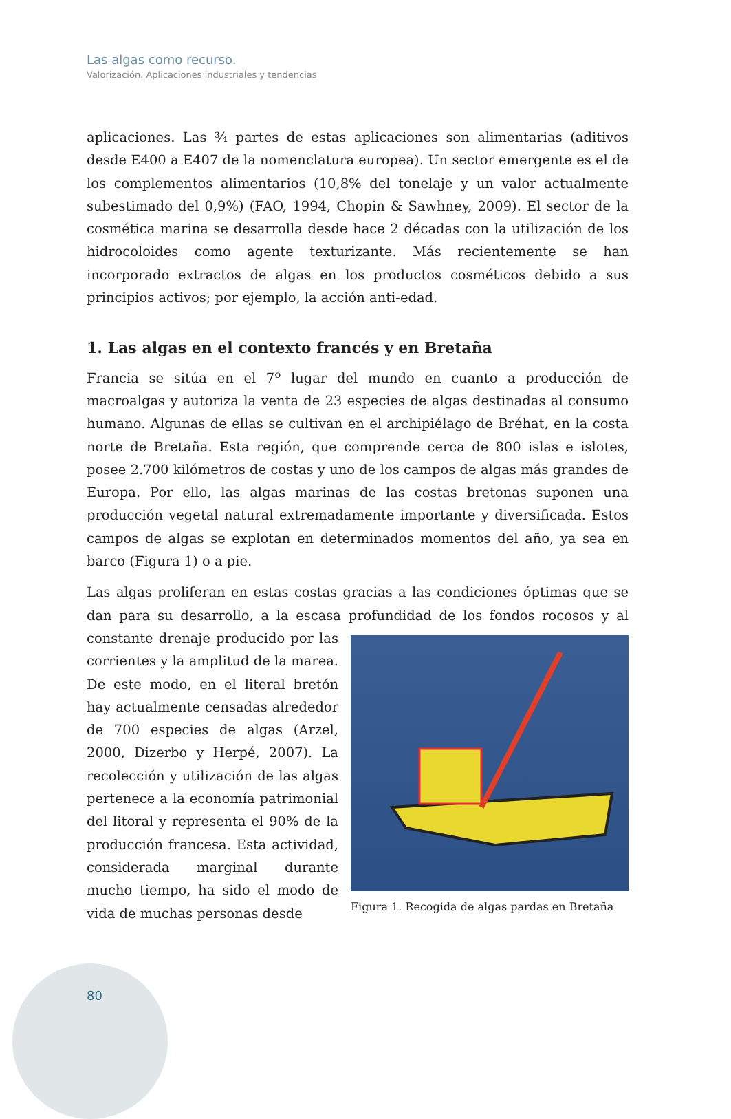Las algas como recurso.
Valorización. Aplicaciones industriales y tendencias
aplicaciones. Las ¾ partes de estas aplicaciones son alimentarias (aditivos desde E400 a E407 de la nomenclatura europea). Un sector emergente es el de los complementos alimentarios (10,8% del tonelaje y un valor actualmente subestimado del 0,9%) (FAO, 1994, Chopin & Sawhney, 2009). El sector de la cosmética marina se desarrolla desde hace 2 décadas con la utilización de los hidrocoloides como agente texturizante. Más recientemente se han incorporado extractos de algas en los productos cosméticos debido a sus principios activos; por ejemplo, la acción anti-edad.
1. Las algas en el contexto francés y en Bretaña
Francia se sitúa en el 7º lugar del mundo en cuanto a producción de macroalgas y autoriza la venta de 23 especies de algas destinadas al consumo humano. Algunas de ellas se cultivan en el archipiélago de Bréhat, en la costa norte de Bretaña. Esta región, que comprende cerca de 800 islas e islotes, posee 2.700 kilómetros de costas y uno de los campos de algas más grandes de Europa. Por ello, las algas marinas de las costas bretonas suponen una producción vegetal natural extremadamente importante y diversificada. Estos campos de algas se explotan en determinados momentos del año, ya sea en barco (Figura 1) o a pie.
Las algas proliferan en estas costas gracias a las condiciones óptimas que se dan para su desarrollo, a la escasa profundidad de los fondos rocosos y al constante Figura 1. Recogida de algas pardas en Bretaña drenaje producido por las corrientes y la amplitud de la marea. De este modo, en el literal bretón hay actualmente censadas alrededor de 700 especies de algas (Arzel, 2000, Dizerbo y Herpé, 2007). La recolección y utilización de las algas pertenece a la economía patrimonial del litoral y representa el 90% de la producción francesa. Esta actividad, considerada marginal durante mucho tiempo, ha sido el modo de vida de muchas personas desde
80